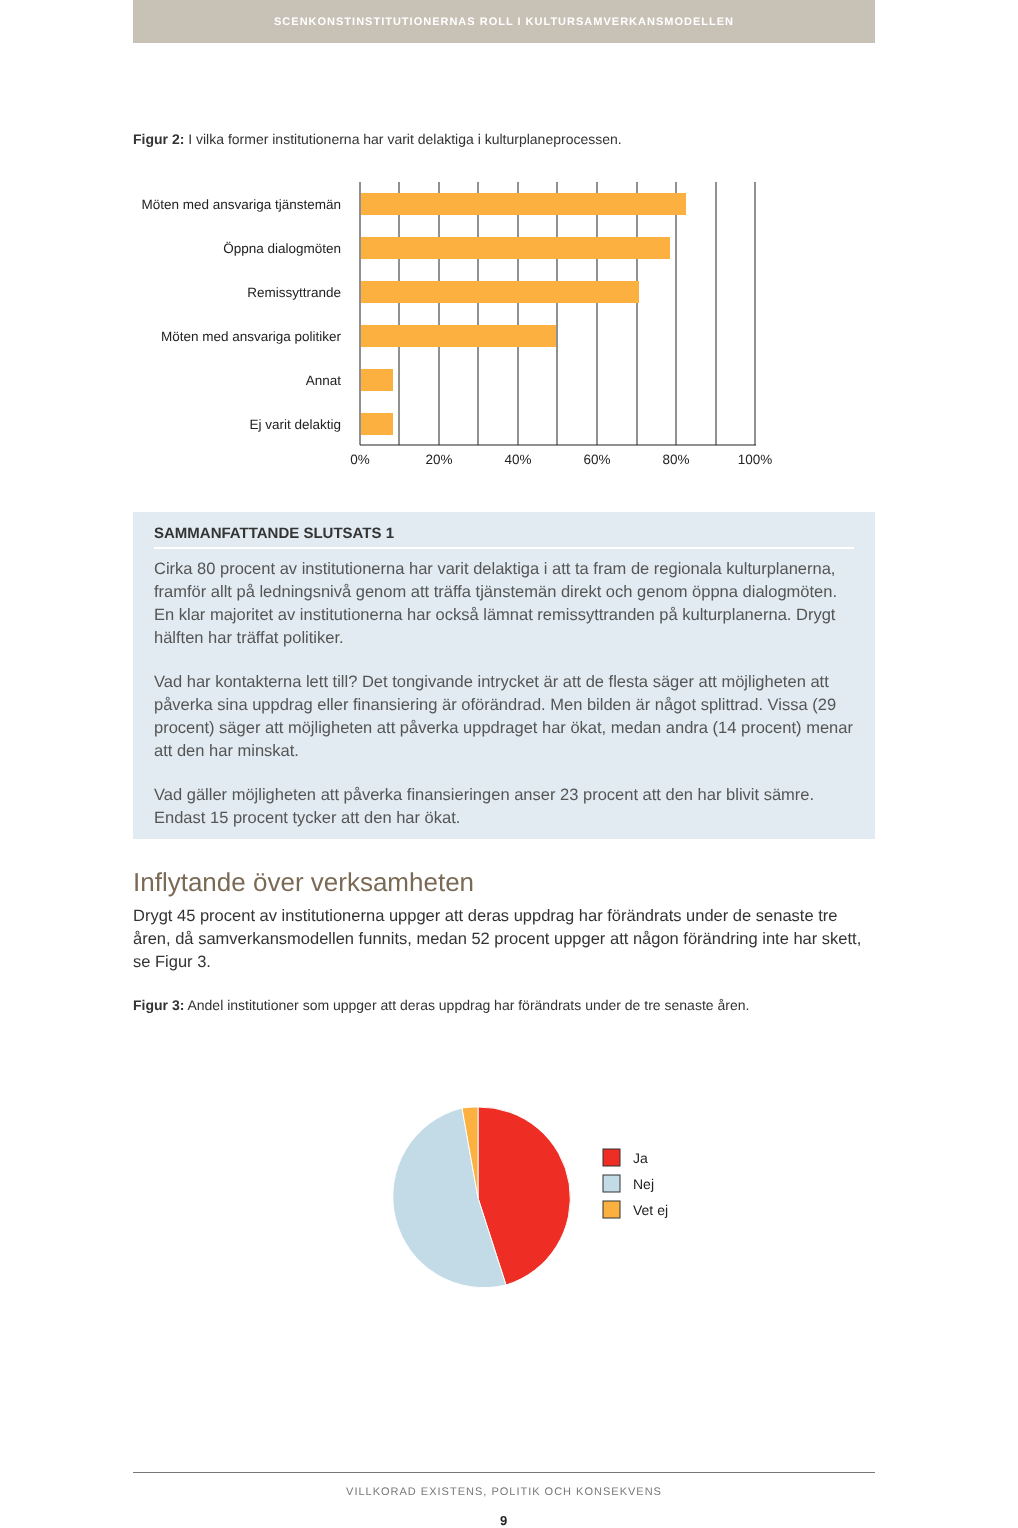SCENKONSTINSTITUTIONERNAS ROLL I KULTURSAMVERKANSMODELLEN
Figur 2: I vilka former institutionerna har varit delaktiga i kulturplaneprocessen.
Möten med ansvariga tjänstemän
Öppna dialogmöten
Remissyttrande
Möten med ansvariga politiker
Annat
Ej varit delaktig
0%
20%
40%
60%
80%
100%
SAMMANFATTANDE SLUTSATS 1
Cirka 80 procent av institutionerna har varit delaktiga i att ta fram de regionala kulturplanerna, framför allt på ledningsnivå genom att träffa tjänstemän direkt och genom öppna dialogmöten. En klar majoritet av institutionerna har också lämnat remissyttranden på kulturplanerna. Drygt hälften har träffat politiker.
Vad har kontakterna lett till? Det tongivande intrycket är att de flesta säger att möjligheten att påverka sina uppdrag eller finansiering är oförändrad. Men bilden är något splittrad. Vissa (29 procent) säger att möjligheten att påverka uppdraget har ökat, medan andra (14 procent) menar att den har minskat.
Vad gäller möjligheten att påverka finansieringen anser 23 procent att den har blivit sämre. Endast 15 procent tycker att den har ökat.
Inflytande över verksamheten
Drygt 45 procent av institutionerna uppger att deras uppdrag har förändrats under de senaste tre åren, då samverkansmodellen funnits, medan 52 procent uppger att någon förändring inte har skett, se Figur 3.
Figur 3: Andel institutioner som uppger att deras uppdrag har förändrats under de tre senaste åren.
Ja
Nej
Vet ej
VILLKORAD EXISTENS, POLITIK OCH KONSEKVENS
9